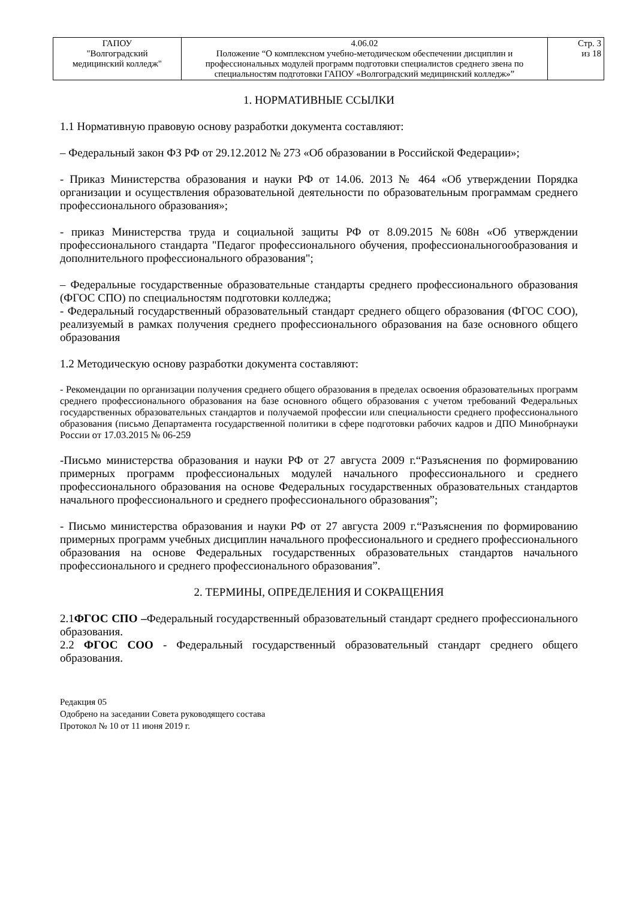| ГАПОУ "Волгоградский медицинский колледж" | 4.06.02 Положение “О комплексном учебно-методическом обеспечении дисциплин и профессиональных модулей программ подготовки специалистов среднего звена по специальностям подготовки ГАПОУ «Волгоградский медицинский колледж»” | Стр. 3 из 18 |
1. НОРМАТИВНЫЕ ССЫЛКИ
1.1 Нормативную правовую основу разработки документа составляют:
– Федеральный закон ФЗ РФ от 29.12.2012 № 273 «Об образовании в Российской Федерации»;
- Приказ Министерства образования и науки РФ от 14.06. 2013 № 464 «Об утверждении Порядка организации и осуществления образовательной деятельности по образовательным программам среднего профессионального образования»;
- приказ Министерства труда и социальной защиты РФ от 8.09.2015 №608н «Об утверждении профессионального стандарта "Педагог профессионального обучения, профессиональногообразования и дополнительного профессионального образования";
– Федеральные государственные образовательные стандарты среднего профессионального образования (ФГОС СПО) по специальностям подготовки колледжа;
- Федеральный государственный образовательный стандарт среднего общего образования (ФГОС СОО), реализуемый в рамках получения среднего профессионального образования на базе основного общего образования
1.2 Методическую основу разработки документа составляют:
- Рекомендации по организации получения среднего общего образования в пределах освоения образовательных программ среднего профессионального образования на базе основного общего образования с учетом требований Федеральных государственных образовательных стандартов и получаемой профессии или специальности среднего профессионального образования (письмо Департамента государственной политики в сфере подготовки рабочих кадров и ДПО Минобрнауки России от 17.03.2015 № 06-259
-Письмо министерства образования и науки РФ от 27 августа 2009 г.“Разъяснения по формированию примерных программ профессиональных модулей начального профессионального и среднего профессионального образования на основе Федеральных государственных образовательных стандартов начального профессионального и среднего профессионального образования”;
- Письмо министерства образования и науки РФ от 27 августа 2009 г.“Разъяснения по формированию примерных программ учебных дисциплин начального профессионального и среднего профессионального образования на основе Федеральных государственных образовательных стандартов начального профессионального и среднего профессионального образования”.
2. ТЕРМИНЫ, ОПРЕДЕЛЕНИЯ И СОКРАЩЕНИЯ
2.1ФГОС СПО –Федеральный государственный образовательный стандарт среднего профессионального образования.
2.2 ФГОС СОО - Федеральный государственный образовательный стандарт среднего общего образования.
Редакция 05
Одобрено на заседании Совета руководящего состава
Протокол № 10 от 11 июня 2019 г.